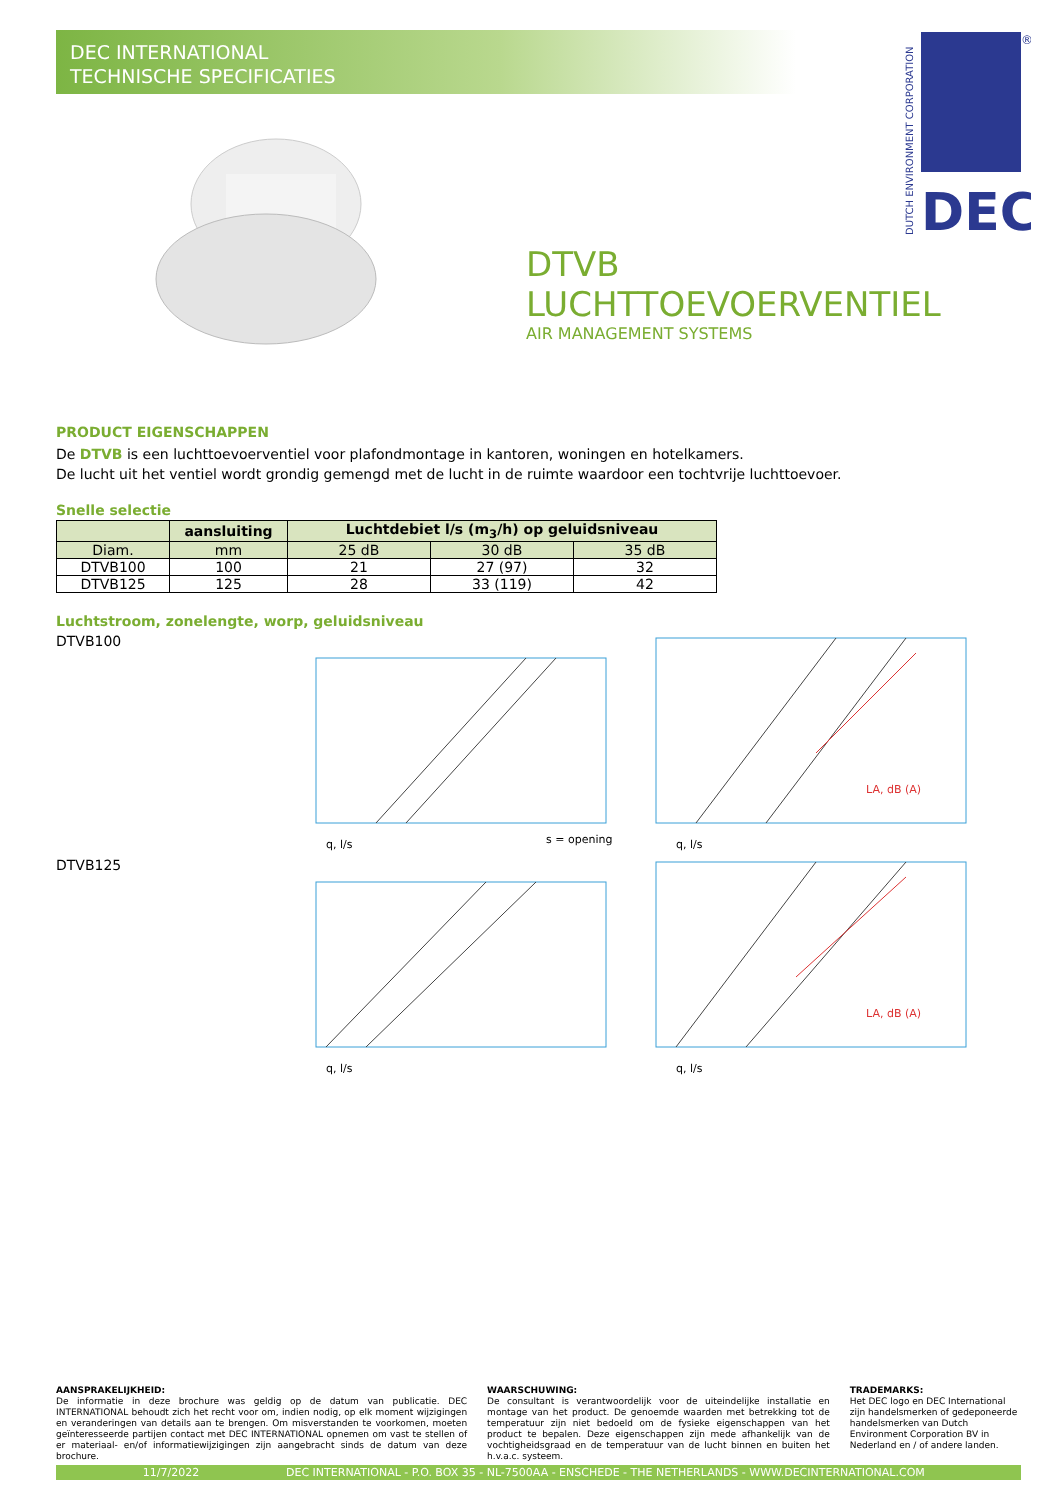DEC INTERNATIONAL
TECHNISCHE SPECIFICATIES
DTVB
LUCHTTOEVOERVENTIEL
AIR MANAGEMENT SYSTEMS
PRODUCT EIGENSCHAPPEN
De DTVB is een luchttoevoerventiel voor plafondmontage in kantoren, woningen en hotelkamers.
De lucht uit het ventiel wordt grondig gemengd met de lucht in de ruimte waardoor een tochtvrije luchttoevoer.
Snelle selectie
| | aansluiting | Luchtdebiet l/s (m<sub>3</sub>/h) op geluidsniveau | | |
| --- | --- | --- | --- | --- |
| Diam. | mm | 25 dB | 30 dB | 35 dB |
| DTVB100 | 100 | 21 | 27 (97) | 32 |
| DTVB125 | 125 | 28 | 33 (119) | 42 |
Luchtstroom, zonelengte, worp, geluidsniveau
DTVB100
q, l/s
s = opening
q, l/s
LA, dB (A)
DTVB125
q, l/s
q, l/s
LA, dB (A)
DUTCH ENVIRONMENT CORPORATION
DEC
®
AANSPRAKELIJKHEID:
De informatie in deze brochure was geldig op de datum van publicatie. DEC INTERNATIONAL behoudt zich het recht voor om, indien nodig, op elk moment wijzigingen en veranderingen van details aan te brengen. Om misverstanden te voorkomen, moeten geïnteresseerde partijen contact met DEC INTERNATIONAL opnemen om vast te stellen of er materiaal- en/of informatiewijzigingen zijn aangebracht sinds de datum van deze brochure.
WAARSCHUWING:
De consultant is verantwoordelijk voor de uiteindelijke installatie en montage van het product. De genoemde waarden met betrekking tot de temperatuur zijn niet bedoeld om de fysieke eigenschappen van het product te bepalen. Deze eigenschappen zijn mede afhankelijk van de vochtigheidsgraad en de temperatuur van de lucht binnen en buiten het h.v.a.c. systeem.
TRADEMARKS:
Het DEC logo en DEC International zijn handelsmerken of gedeponeerde handelsmerken van Dutch Environment Corporation BV in Nederland en / of andere landen.
11/7/2022 DEC INTERNATIONAL - P.O. BOX 35 - NL-7500AA - ENSCHEDE - THE NETHERLANDS - WWW.DECINTERNATIONAL.COM